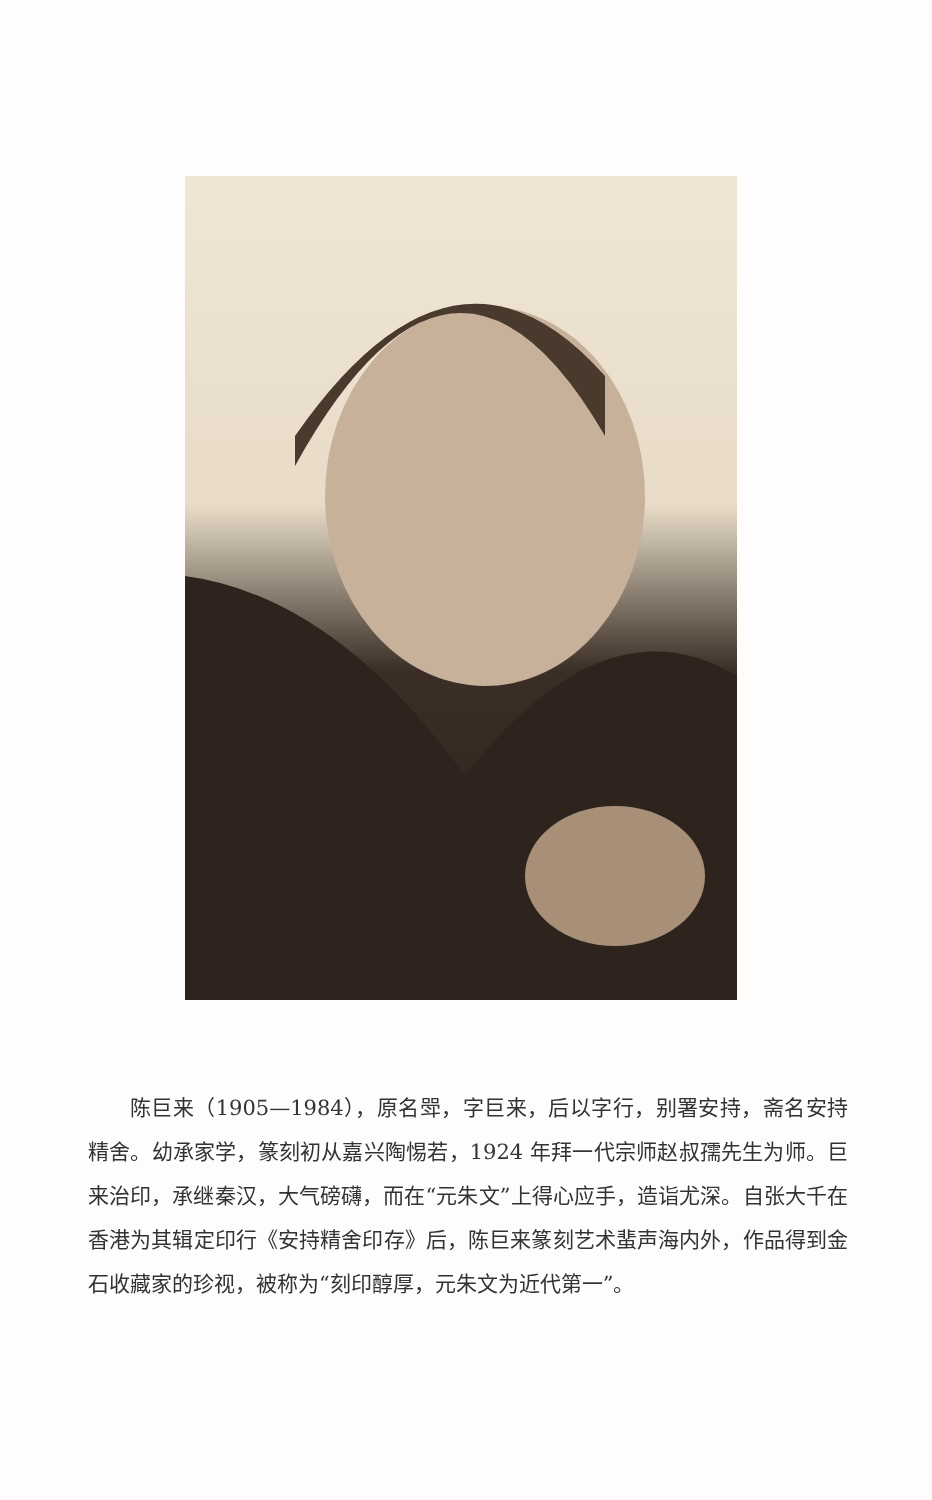陈巨来（1905—1984），原名斝，字巨来，后以字行，别署安持，斋名安持精舍。幼承家学，篆刻初从嘉兴陶惕若，1924 年拜一代宗师赵叔孺先生为师。巨来治印，承继秦汉，大气磅礴，而在“元朱文”上得心应手，造诣尤深。自张大千在香港为其辑定印行《安持精舍印存》后，陈巨来篆刻艺术蜚声海内外，作品得到金石收藏家的珍视，被称为“刻印醇厚，元朱文为近代第一”。